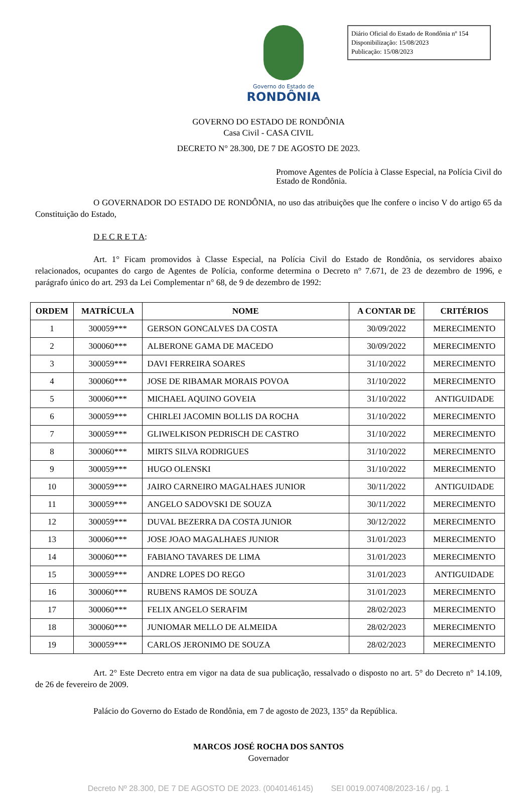Diário Oficial do Estado de Rondônia nº 154
Disponibilização: 15/08/2023
Publicação: 15/08/2023
Governo do Estado de
RONDÔNIA
GOVERNO DO ESTADO DE RONDÔNIA
Casa Civil - CASA CIVIL
DECRETO N° 28.300, DE 7 DE AGOSTO DE 2023.
Promove Agentes de Polícia à Classe Especial, na Polícia Civil do Estado de Rondônia.
O GOVERNADOR DO ESTADO DE RONDÔNIA, no uso das atribuições que lhe confere o inciso V do artigo 65 da Constituição do Estado,
D E C R E T A:
Art. 1° Ficam promovidos à Classe Especial, na Polícia Civil do Estado de Rondônia, os servidores abaixo relacionados, ocupantes do cargo de Agentes de Polícia, conforme determina o Decreto n° 7.671, de 23 de dezembro de 1996, e parágrafo único do art. 293 da Lei Complementar n° 68, de 9 de dezembro de 1992:
| ORDEM | MATRÍCULA | NOME | A CONTAR DE | CRITÉRIOS |
| --- | --- | --- | --- | --- |
| 1 | 300059*** | GERSON GONCALVES DA COSTA | 30/09/2022 | MERECIMENTO |
| 2 | 300060*** | ALBERONE GAMA DE MACEDO | 30/09/2022 | MERECIMENTO |
| 3 | 300059*** | DAVI FERREIRA SOARES | 31/10/2022 | MERECIMENTO |
| 4 | 300060*** | JOSE DE RIBAMAR MORAIS POVOA | 31/10/2022 | MERECIMENTO |
| 5 | 300060*** | MICHAEL AQUINO GOVEIA | 31/10/2022 | ANTIGUIDADE |
| 6 | 300059*** | CHIRLEI JACOMIN BOLLIS DA ROCHA | 31/10/2022 | MERECIMENTO |
| 7 | 300059*** | GLIWELKISON PEDRISCH DE CASTRO | 31/10/2022 | MERECIMENTO |
| 8 | 300060*** | MIRTS SILVA RODRIGUES | 31/10/2022 | MERECIMENTO |
| 9 | 300059*** | HUGO OLENSKI | 31/10/2022 | MERECIMENTO |
| 10 | 300059*** | JAIRO CARNEIRO MAGALHAES JUNIOR | 30/11/2022 | ANTIGUIDADE |
| 11 | 300059*** | ANGELO SADOVSKI DE SOUZA | 30/11/2022 | MERECIMENTO |
| 12 | 300059*** | DUVAL BEZERRA DA COSTA JUNIOR | 30/12/2022 | MERECIMENTO |
| 13 | 300060*** | JOSE JOAO MAGALHAES JUNIOR | 31/01/2023 | MERECIMENTO |
| 14 | 300060*** | FABIANO TAVARES DE LIMA | 31/01/2023 | MERECIMENTO |
| 15 | 300059*** | ANDRE LOPES DO REGO | 31/01/2023 | ANTIGUIDADE |
| 16 | 300060*** | RUBENS RAMOS DE SOUZA | 31/01/2023 | MERECIMENTO |
| 17 | 300060*** | FELIX ANGELO SERAFIM | 28/02/2023 | MERECIMENTO |
| 18 | 300060*** | JUNIOMAR MELLO DE ALMEIDA | 28/02/2023 | MERECIMENTO |
| 19 | 300059*** | CARLOS JERONIMO DE SOUZA | 28/02/2023 | MERECIMENTO |
Art. 2° Este Decreto entra em vigor na data de sua publicação, ressalvado o disposto no art. 5° do Decreto n° 14.109, de 26 de fevereiro de 2009.
Palácio do Governo do Estado de Rondônia, em 7 de agosto de 2023, 135° da República.
MARCOS JOSÉ ROCHA DOS SANTOS
Governador
Decreto Nº 28.300, DE 7 DE AGOSTO DE 2023. (0040146145) SEI 0019.007408/2023-16 / pg. 1